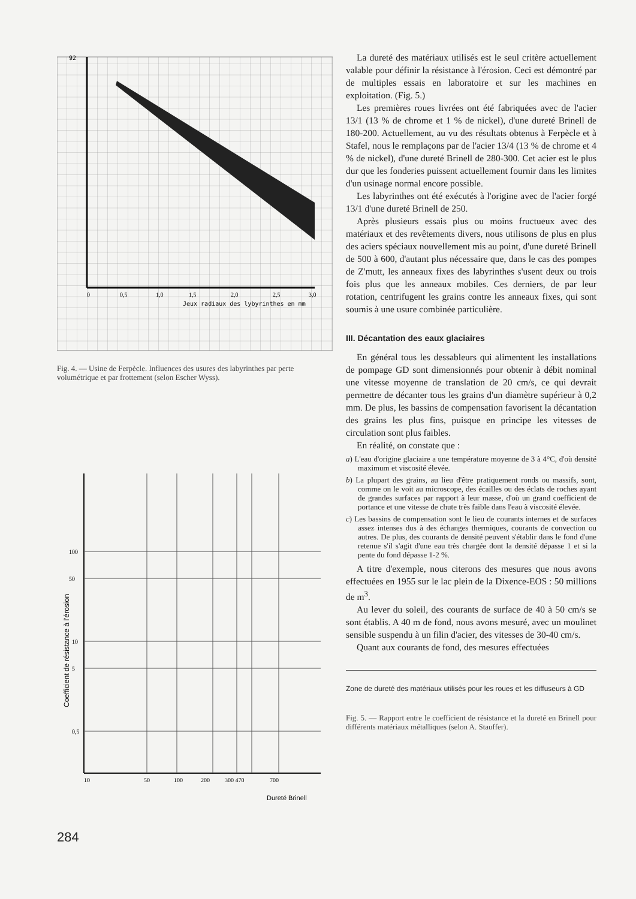92
Jeux radiaux des lybyrinthes en mm
0
0,5
1,0
1,5
2,0
2,5
3,0
Fig. 4. — Usine de Ferpècle. Influences des usures des labyrinthes par perte volumétrique et par frottement (selon Escher Wyss).
100
50
10
5
0,5
10
50
100
200
300 470
700
Dureté Brinell
Coefficient de résistance à l'érosion
284
La dureté des matériaux utilisés est le seul critère actuellement valable pour définir la résistance à l'érosion. Ceci est démontré par de multiples essais en laboratoire et sur les machines en exploitation. (Fig. 5.)
Les premières roues livrées ont été fabriquées avec de l'acier 13/1 (13 % de chrome et 1 % de nickel), d'une dureté Brinell de 180-200. Actuellement, au vu des résultats obtenus à Ferpècle et à Stafel, nous le remplaçons par de l'acier 13/4 (13 % de chrome et 4 % de nickel), d'une dureté Brinell de 280-300. Cet acier est le plus dur que les fonderies puissent actuellement fournir dans les limites d'un usinage normal encore possible.
Les labyrinthes ont été exécutés à l'origine avec de l'acier forgé 13/1 d'une dureté Brinell de 250.
Après plusieurs essais plus ou moins fructueux avec des matériaux et des revêtements divers, nous utilisons de plus en plus des aciers spéciaux nouvellement mis au point, d'une dureté Brinell de 500 à 600, d'autant plus nécessaire que, dans le cas des pompes de Z'mutt, les anneaux fixes des labyrinthes s'usent deux ou trois fois plus que les anneaux mobiles. Ces derniers, de par leur rotation, centrifugent les grains contre les anneaux fixes, qui sont soumis à une usure combinée particulière.
III. Décantation des eaux glaciaires
En général tous les dessableurs qui alimentent les installations de pompage GD sont dimensionnés pour obtenir à débit nominal une vitesse moyenne de translation de 20 cm/s, ce qui devrait permettre de décanter tous les grains d'un diamètre supérieur à 0,2 mm. De plus, les bassins de compensation favorisent la décantation des grains les plus fins, puisque en principe les vitesses de circulation sont plus faibles.
En réalité, on constate que :
a) L'eau d'origine glaciaire a une température moyenne de 3 à 4°C, d'où densité maximum et viscosité élevée.
b) La plupart des grains, au lieu d'être pratiquement ronds ou massifs, sont, comme on le voit au microscope, des écailles ou des éclats de roches ayant de grandes surfaces par rapport à leur masse, d'où un grand coefficient de portance et une vitesse de chute très faible dans l'eau à viscosité élevée.
c) Les bassins de compensation sont le lieu de courants internes et de surfaces assez intenses dus à des échanges thermiques, courants de convection ou autres. De plus, des courants de densité peuvent s'établir dans le fond d'une retenue s'il s'agit d'une eau très chargée dont la densité dépasse 1 et si la pente du fond dépasse 1-2 %.
A titre d'exemple, nous citerons des mesures que nous avons effectuées en 1955 sur le lac plein de la Dixence-EOS : 50 millions de m<sup>3</sup>.
Au lever du soleil, des courants de surface de 40 à 50 cm/s se sont établis. A 40 m de fond, nous avons mesuré, avec un moulinet sensible suspendu à un filin d'acier, des vitesses de 30-40 cm/s.
Quant aux courants de fond, des mesures effectuées
Zone de dureté des matériaux utilisés pour les roues et les diffuseurs à GD
Fig. 5. — Rapport entre le coefficient de résistance et la dureté en Brinell pour différents matériaux métalliques (selon A. Stauffer).